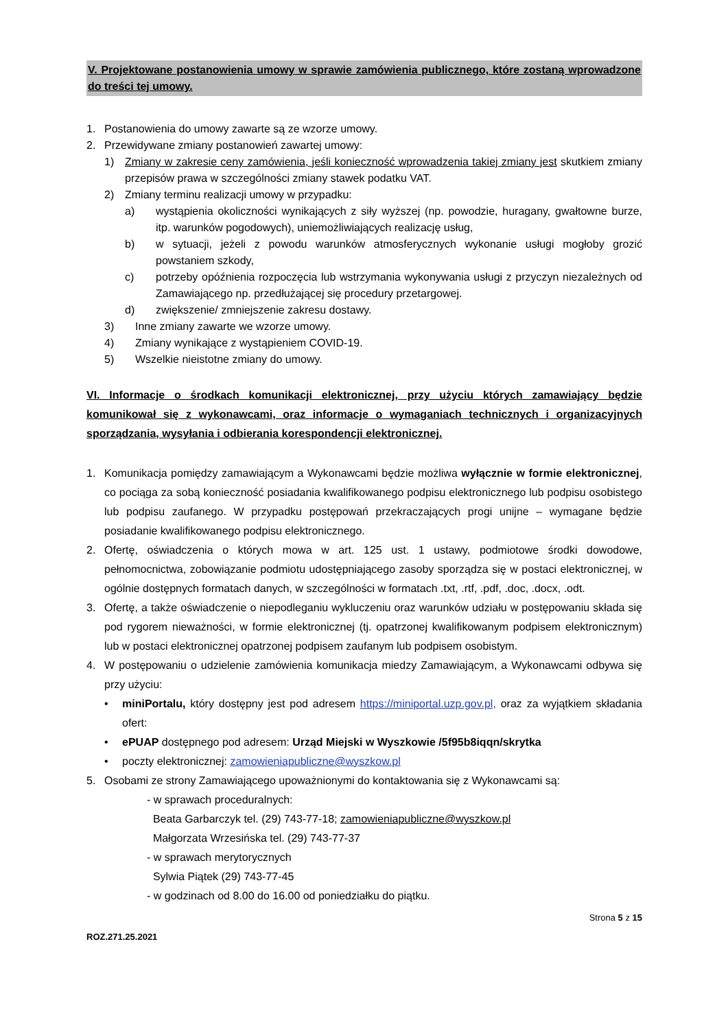V. Projektowane postanowienia umowy w sprawie zamówienia publicznego, które zostaną wprowadzone do treści tej umowy.
1. Postanowienia do umowy zawarte są ze wzorze umowy.
2. Przewidywane zmiany postanowień zawartej umowy:
1) Zmiany w zakresie ceny zamówienia, jeśli konieczność wprowadzenia takiej zmiany jest skutkiem zmiany przepisów prawa w szczególności zmiany stawek podatku VAT.
2) Zmiany terminu realizacji umowy w przypadku:
a) wystąpienia okoliczności wynikających z siły wyższej (np. powodzie, huragany, gwałtowne burze, itp. warunków pogodowych), uniemożliwiających realizację usług,
b) w sytuacji, jeżeli z powodu warunków atmosferycznych wykonanie usługi mogłoby grozić powstaniem szkody,
c) potrzeby opóźnienia rozpoczęcia lub wstrzymania wykonywania usługi z przyczyn niezależnych od Zamawiającego np. przedłużającej się procedury przetargowej.
d) zwiększenie/ zmniejszenie zakresu dostawy.
3) Inne zmiany zawarte we wzorze umowy.
4) Zmiany wynikające z wystąpieniem COVID-19.
5) Wszelkie nieistotne zmiany do umowy.
VI. Informacje o środkach komunikacji elektronicznej, przy użyciu których zamawiający będzie komunikował się z wykonawcami, oraz informacje o wymaganiach technicznych i organizacyjnych sporządzania, wysyłania i odbierania korespondencji elektronicznej.
1. Komunikacja pomiędzy zamawiającym a Wykonawcami będzie możliwa wyłącznie w formie elektronicznej, co pociąga za sobą konieczność posiadania kwalifikowanego podpisu elektronicznego lub podpisu osobistego lub podpisu zaufanego. W przypadku postępowań przekraczających progi unijne – wymagane będzie posiadanie kwalifikowanego podpisu elektronicznego.
2. Ofertę, oświadczenia o których mowa w art. 125 ust. 1 ustawy, podmiotowe środki dowodowe, pełnomocnictwa, zobowiązanie podmiotu udostępniającego zasoby sporządza się w postaci elektronicznej, w ogólnie dostępnych formatach danych, w szczególności w formatach .txt, .rtf, .pdf, .doc, .docx, .odt.
3. Ofertę, a także oświadczenie o niepodleganiu wykluczeniu oraz warunków udziału w postępowaniu składa się pod rygorem nieważności, w formie elektronicznej (tj. opatrzonej kwalifikowanym podpisem elektronicznym) lub w postaci elektronicznej opatrzonej podpisem zaufanym lub podpisem osobistym.
4. W postępowaniu o udzielenie zamówienia komunikacja miedzy Zamawiającym, a Wykonawcami odbywa się przy użyciu:
• miniPortalu, który dostępny jest pod adresem https://miniportal.uzp.gov.pl, oraz za wyjątkiem składania ofert:
• ePUAP dostępnego pod adresem: Urząd Miejski w Wyszkowie /5f95b8iqqn/skrytka
• poczty elektronicznej: zamowieniapubliczne@wyszkow.pl
5. Osobami ze strony Zamawiającego upoważnionymi do kontaktowania się z Wykonawcami są:
- w sprawach proceduralnych:
Beata Garbarczyk tel. (29) 743-77-18; zamowieniapubliczne@wyszkow.pl
Małgorzata Wrzesińska tel. (29) 743-77-37
- w sprawach merytorycznych
Sylwia Piątek (29) 743-77-45
- w godzinach od 8.00 do 16.00 od poniedziałku do piątku.
Strona 5 z 15
ROZ.271.25.2021